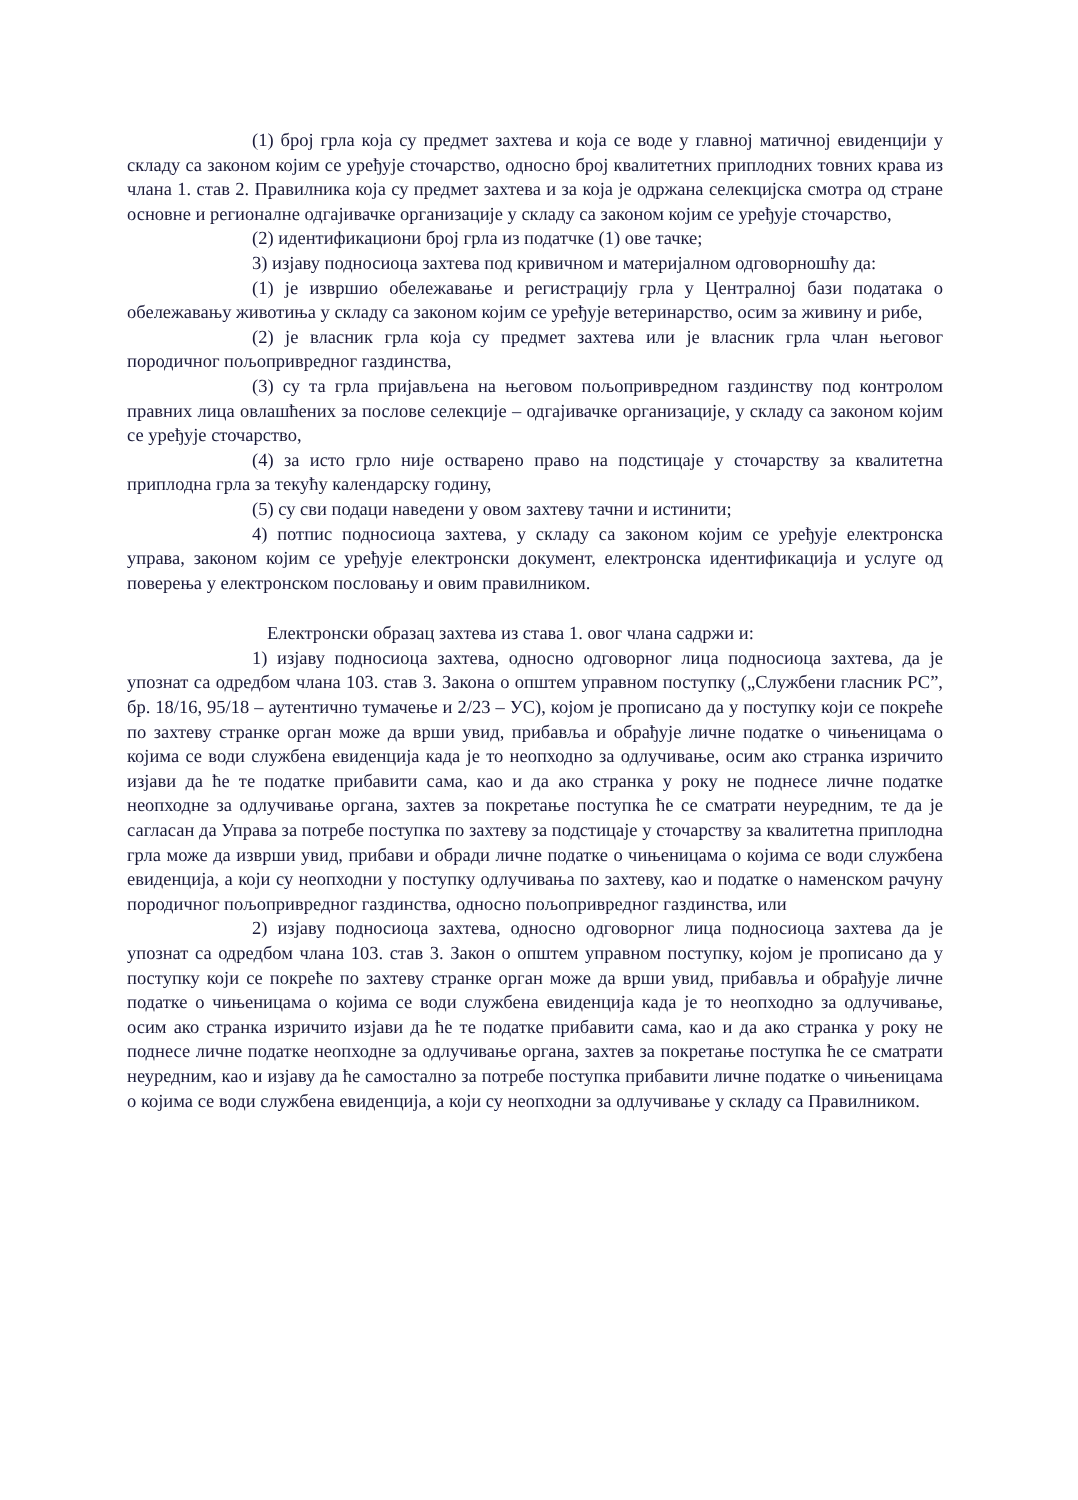(1) број грла која су предмет захтева и која се воде у главној матичној евиденцији у складу са законом којим се уређује сточарство, односно број квалитетних приплодних товних крава из члана 1. став 2. Правилника која су предмет захтева и за која је одржана селекцијска смотра од стране основне и регионалне одгајивачке организације у складу са законом којим се уређује сточарство,
(2) идентификациони број грла из податчке (1) ове тачке;
3) изјаву подносиоца захтева под кривичном и материјалном одговорношћу да:
(1) је извршио обележавање и регистрацију грла у Централној бази података о обележавању животиња у складу са законом којим се уређује ветеринарство, осим за живину и рибе,
(2) је власник грла која су предмет захтева или је власник грла члан његовог породичног пољопривредног газдинства,
(3) су та грла пријављена на његовом пољопривредном газдинству под контролом правних лица овлашћених за послове селекције – одгајивачке организације, у складу са законом којим се уређује сточарство,
(4) за исто грло није остварено право на подстицаје у сточарству за квалитетна приплодна грла за текућу календарску годину,
(5) су сви подаци наведени у овом захтеву тачни и истинити;
4) потпис подносиоца захтева, у складу са законом којим се уређује електронска управа, законом којим се уређује електронски документ, електронска идентификација и услуге од поверења у електронском пословању и овим правилником.
Електронски образац захтева из става 1. овог члана садржи и:
1) изјаву подносиоца захтева, односно одговорног лица подносиоца захтева, да је упознат са одредбом члана 103. став 3. Закона о општем управном поступку („Службени гласник РС”, бр. 18/16, 95/18 – аутентично тумачење и 2/23 – УС), којом је прописано да у поступку који се покреће по захтеву странке орган може да врши увид, прибавља и обрађује личне податке о чињеницама о којима се води службена евиденција када је то неопходно за одлучивање, осим ако странка изричито изјави да ће те податке прибавити сама, као и да ако странка у року не поднесе личне податке неопходне за одлучивање органа, захтев за покретање поступка ће се сматрати неуредним, те да је сагласан да Управа за потребе поступка по захтеву за подстицаје у сточарству за квалитетна приплодна грла може да изврши увид, прибави и обради личне податке о чињеницама о којима се води службена евиденција, а који су неопходни у поступку одлучивања по захтеву, као и податке о наменском рачуну породичног пољопривредног газдинства, односно пољопривредног газдинства, или
2) изјаву подносиоца захтева, односно одговорног лица подносиоца захтева да је упознат са одредбом члана 103. став 3. Закон о општем управном поступку, којом је прописано да у поступку који се покреће по захтеву странке орган може да врши увид, прибавља и обрађује личне податке о чињеницама о којима се води службена евиденција када је то неопходно за одлучивање, осим ако странка изричито изјави да ће те податке прибавити сама, као и да ако странка у року не поднесе личне податке неопходне за одлучивање органа, захтев за покретање поступка ће се сматрати неуредним, као и изјаву да ће самостално за потребе поступка прибавити личне податке о чињеницама о којима се води службена евиденција, а који су неопходни за одлучивање у складу са Правилником.